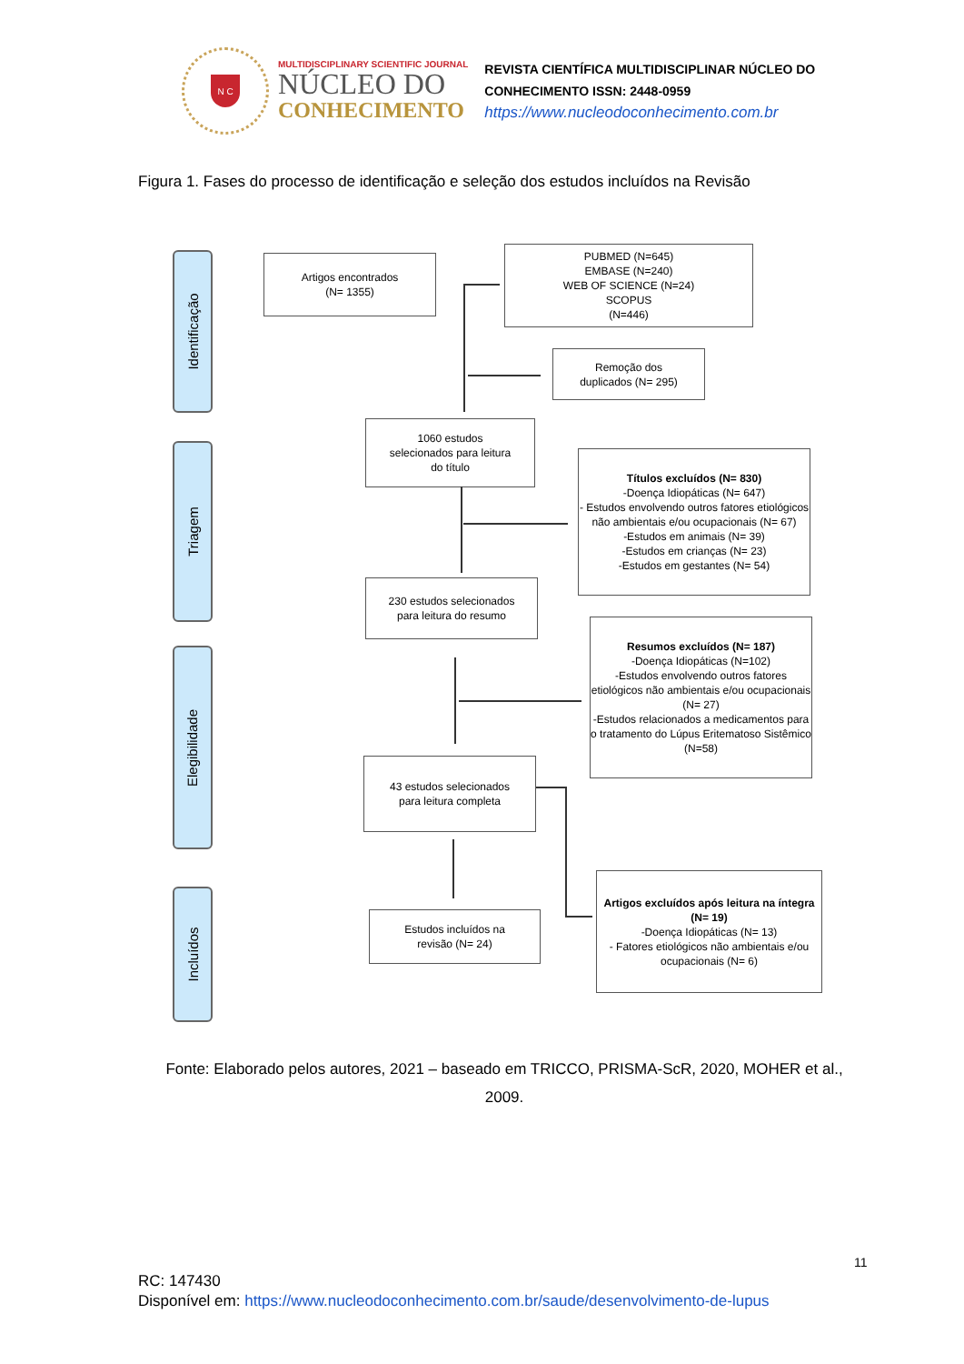N C
MULTIDISCIPLINARY SCIENTIFIC JOURNAL
NÚCLEO DO
CONHECIMENTO
REVISTA CIENTÍFICA MULTIDISCIPLINAR NÚCLEO DO
CONHECIMENTO ISSN: 2448-0959
https://www.nucleodoconhecimento.com.br
Figura 1. Fases do processo de identificação e seleção dos estudos incluídos na Revisão
Identificação
Triagem
Elegibilidade
Incluídos
Artigos encontrados
(N= 1355)
PUBMED (N=645)
EMBASE (N=240)
WEB OF SCIENCE (N=24)
SCOPUS
(N=446)
Remoção dos
duplicados (N= 295)
1060 estudos
selecionados para leitura
do título
Títulos excluídos (N= 830)
-Doença Idiopáticas (N= 647)
- Estudos envolvendo outros fatores etiológicos não ambientais e/ou ocupacionais (N= 67)
-Estudos em animais (N= 39)
-Estudos em crianças (N= 23)
-Estudos em gestantes (N= 54)
230 estudos selecionados
para leitura do resumo
Resumos excluídos (N= 187)
-Doença Idiopáticas (N=102)
-Estudos envolvendo outros fatores etiológicos não ambientais e/ou ocupacionais (N= 27)
-Estudos relacionados a medicamentos para o tratamento do Lúpus Eritematoso Sistêmico (N=58)
43 estudos selecionados
para leitura completa
Estudos incluídos na
revisão (N= 24)
Artigos excluídos após leitura na íntegra (N= 19)
-Doença Idiopáticas (N= 13)
- Fatores etiológicos não ambientais e/ou ocupacionais (N= 6)
Fonte: Elaborado pelos autores, 2021 – baseado em TRICCO, PRISMA-ScR, 2020, MOHER et al., 2009.
11
RC: 147430
Disponível em: https://www.nucleodoconhecimento.com.br/saude/desenvolvimento-de-lupus